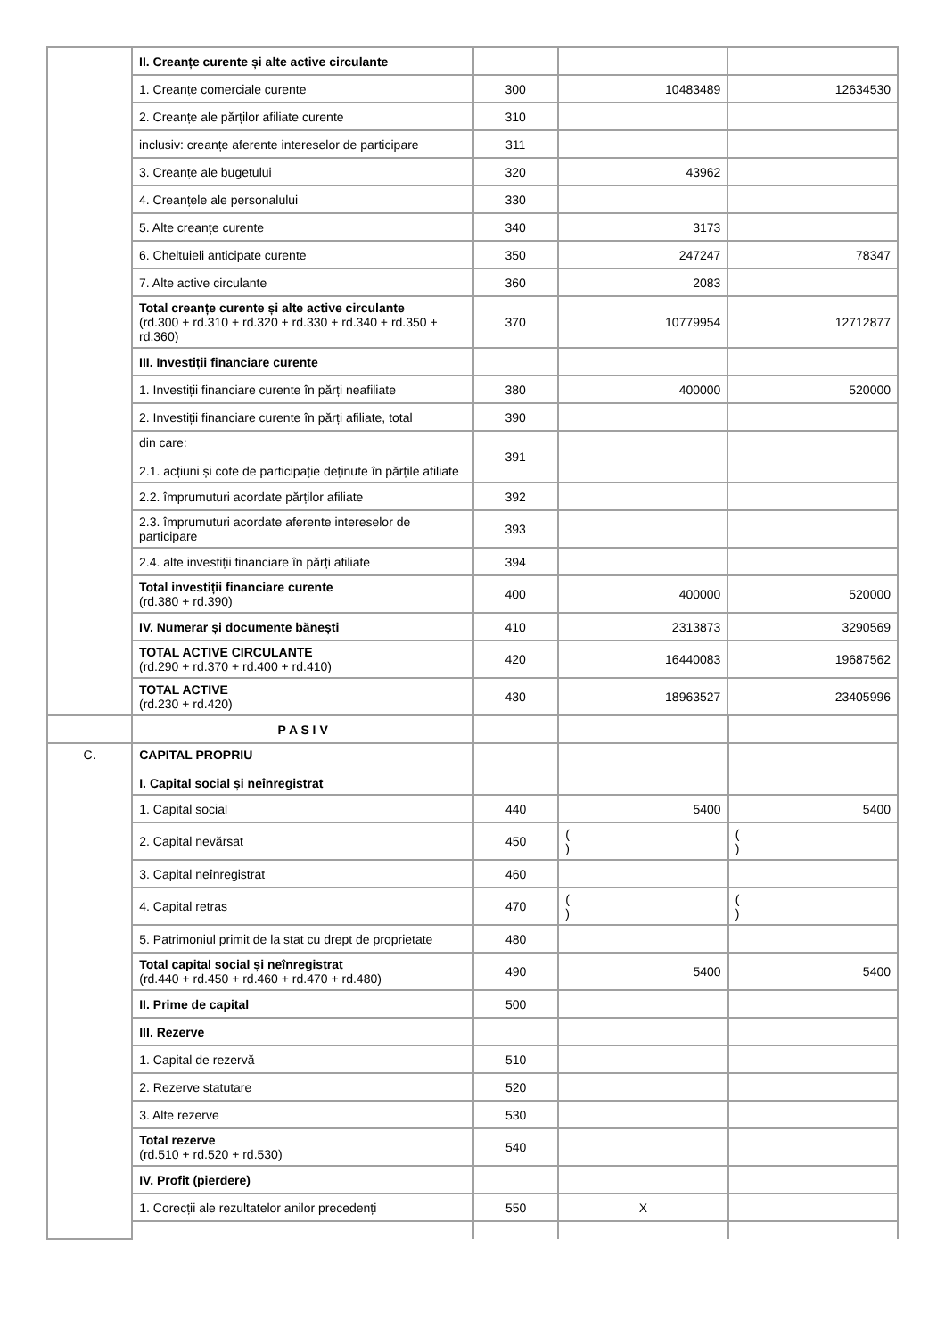| | II. Creanțe curente și alte active circulante | | | |
| | 1. Creanțe comerciale curente | 300 | 10483489 | 12634530 |
| | 2. Creanțe ale părților afiliate curente | 310 | | |
| | inclusiv: creanțe aferente intereselor de participare | 311 | | |
| | 3. Creanțe ale bugetului | 320 | 43962 | |
| | 4. Creanțele ale personalului | 330 | | |
| | 5. Alte creanțe curente | 340 | 3173 | |
| | 6. Cheltuieli anticipate curente | 350 | 247247 | 78347 |
| | 7. Alte active circulante | 360 | 2083 | |
| | Total creanțe curente și alte active circulante (rd.300 + rd.310 + rd.320 + rd.330 + rd.340 + rd.350 + rd.360) | 370 | 10779954 | 12712877 |
| | III. Investiții financiare curente | | | |
| | 1. Investiții financiare curente în părți neafiliate | 380 | 400000 | 520000 |
| | 2. Investiții financiare curente în părți afiliate, total | 390 | | |
| | din care: 2.1. acțiuni și cote de participație deținute în părțile afiliate | 391 | | |
| | 2.2. împrumuturi acordate părților afiliate | 392 | | |
| | 2.3. împrumuturi acordate aferente intereselor de participare | 393 | | |
| | 2.4. alte investiții financiare în părți afiliate | 394 | | |
| | Total investiții financiare curente (rd.380 + rd.390) | 400 | 400000 | 520000 |
| | IV. Numerar și documente bănești | 410 | 2313873 | 3290569 |
| | TOTAL ACTIVE CIRCULANTE (rd.290 + rd.370 + rd.400 + rd.410) | 420 | 16440083 | 19687562 |
| | TOTAL ACTIVE (rd.230 + rd.420) | 430 | 18963527 | 23405996 |
| | P A S I V | | | |
| C. | CAPITAL PROPRIU I. Capital social și neînregistrat | | | |
| | 1. Capital social | 440 | 5400 | 5400 |
| | 2. Capital nevărsat | 450 | ( ) | ( ) |
| | 3. Capital neînregistrat | 460 | | |
| | 4. Capital retras | 470 | ( ) | ( ) |
| | 5. Patrimoniul primit de la stat cu drept de proprietate | 480 | | |
| | Total capital social și neînregistrat (rd.440 + rd.450 + rd.460 + rd.470 + rd.480) | 490 | 5400 | 5400 |
| | II. Prime de capital | 500 | | |
| | III. Rezerve | | | |
| | 1. Capital de rezervă | 510 | | |
| | 2. Rezerve statutare | 520 | | |
| | 3. Alte rezerve | 530 | | |
| | Total rezerve (rd.510 + rd.520 + rd.530) | 540 | | |
| | IV. Profit (pierdere) | | | |
| | 1. Corecții ale rezultatelor anilor precedenți | 550 | X | |